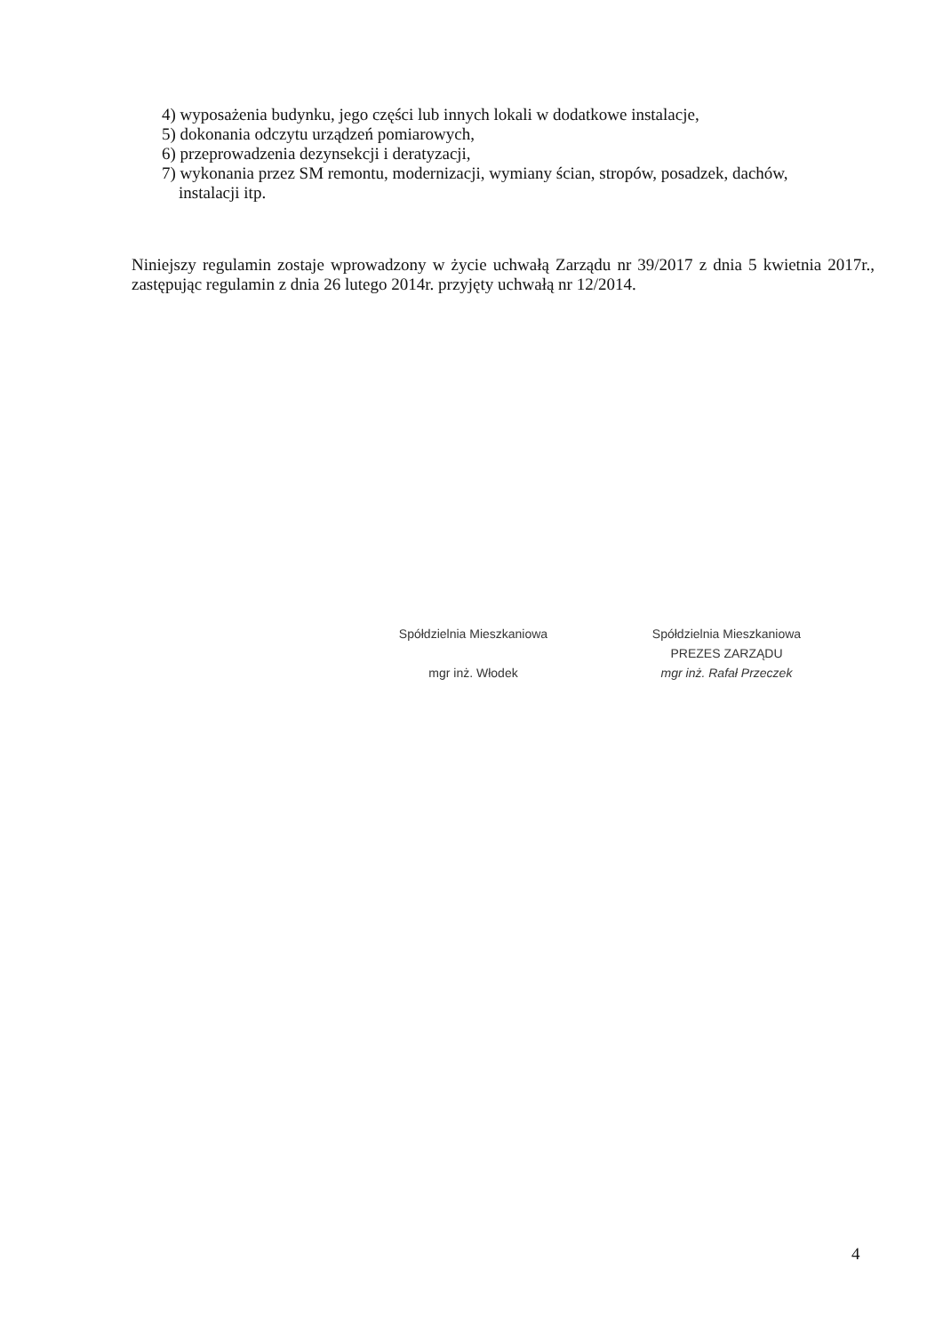4) wyposażenia budynku, jego części lub innych lokali w dodatkowe instalacje,
5) dokonania odczytu urządzeń pomiarowych,
6) przeprowadzenia dezynsekcji i deratyzacji,
7) wykonania przez SM remontu, modernizacji, wymiany ścian, stropów, posadzek, dachów,
instalacji itp.
Niniejszy regulamin zostaje wprowadzony w życie uchwałą Zarządu nr 39/2017 z dnia 5 kwietnia 2017r., zastępując regulamin z dnia 26 lutego 2014r. przyjęty uchwałą nr 12/2014.
Spółdzielnia Mieszkaniowa
mgr inż. Włodek
Spółdzielnia Mieszkaniowa
PREZES ZARZĄDU
mgr inż. Rafał Przeczek
4